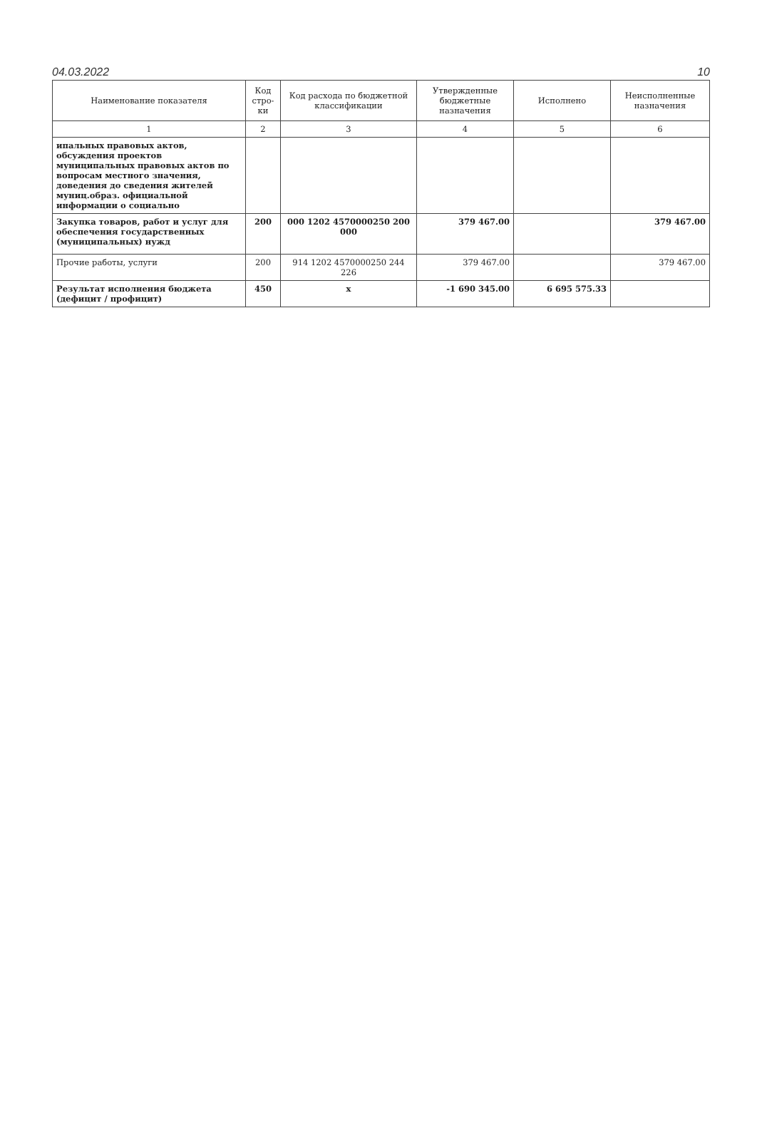04.03.2022 10
| Наименование показателя | Код стро-ки | Код расхода по бюджетной классификации | Утвержденные бюджетные назначения | Исполнено | Неисполненные назначения |
| --- | --- | --- | --- | --- | --- |
| 1 | 2 | 3 | 4 | 5 | 6 |
| ипальных правовых актов, обсуждения проектов муниципальных правовых актов по вопросам местного значения, доведения до сведения жителей муниц.образ. официальной информации о социально | | | | | |
| Закупка товаров, работ и услуг для обеспечения государственных (муниципальных) нужд | 200 | 000 1202 4570000250 200 000 | 379 467.00 | | 379 467.00 |
| Прочие работы, услуги | 200 | 914 1202 4570000250 244 226 | 379 467.00 | | 379 467.00 |
| Результат исполнения бюджета (дефицит / профицит) | 450 | x | -1 690 345.00 | 6 695 575.33 | |